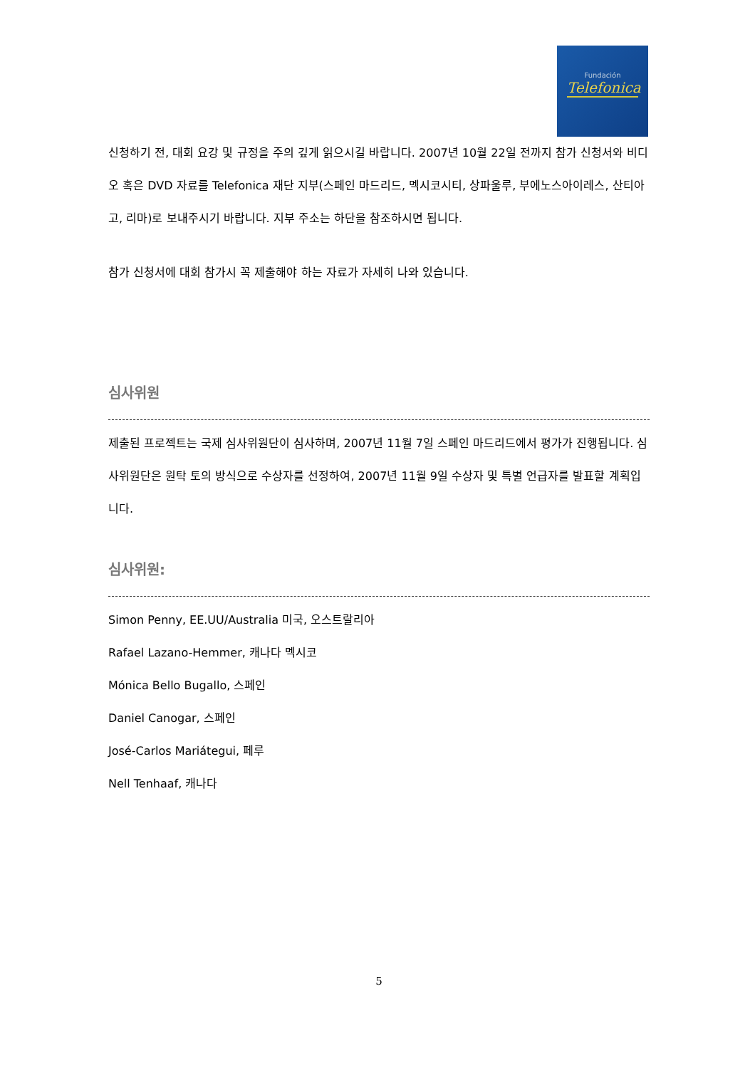Fundación
Telefonica
신청하기 전, 대회 요강 및 규정을 주의 깊게 읽으시길 바랍니다. 2007년 10월 22일 전까지 참가 신청서와 비디오 혹은 DVD 자료를 Telefonica 재단 지부(스페인 마드리드, 멕시코시티, 상파울루, 부에노스아이레스, 산티아고, 리마)로 보내주시기 바랍니다. 지부 주소는 하단을 참조하시면 됩니다.
참가 신청서에 대회 참가시 꼭 제출해야 하는 자료가 자세히 나와 있습니다.
심사위원
제출된 프로젝트는 국제 심사위원단이 심사하며, 2007년 11월 7일 스페인 마드리드에서 평가가 진행됩니다. 심사위원단은 원탁 토의 방식으로 수상자를 선정하여, 2007년 11월 9일 수상자 및 특별 언급자를 발표할 계획입니다.
심사위원:
Simon Penny, EE.UU/Australia 미국, 오스트랄리아
Rafael Lazano-Hemmer, 캐나다 멕시코
Mónica Bello Bugallo, 스페인
Daniel Canogar, 스페인
José-Carlos Mariátegui, 페루
Nell Tenhaaf, 캐나다
5